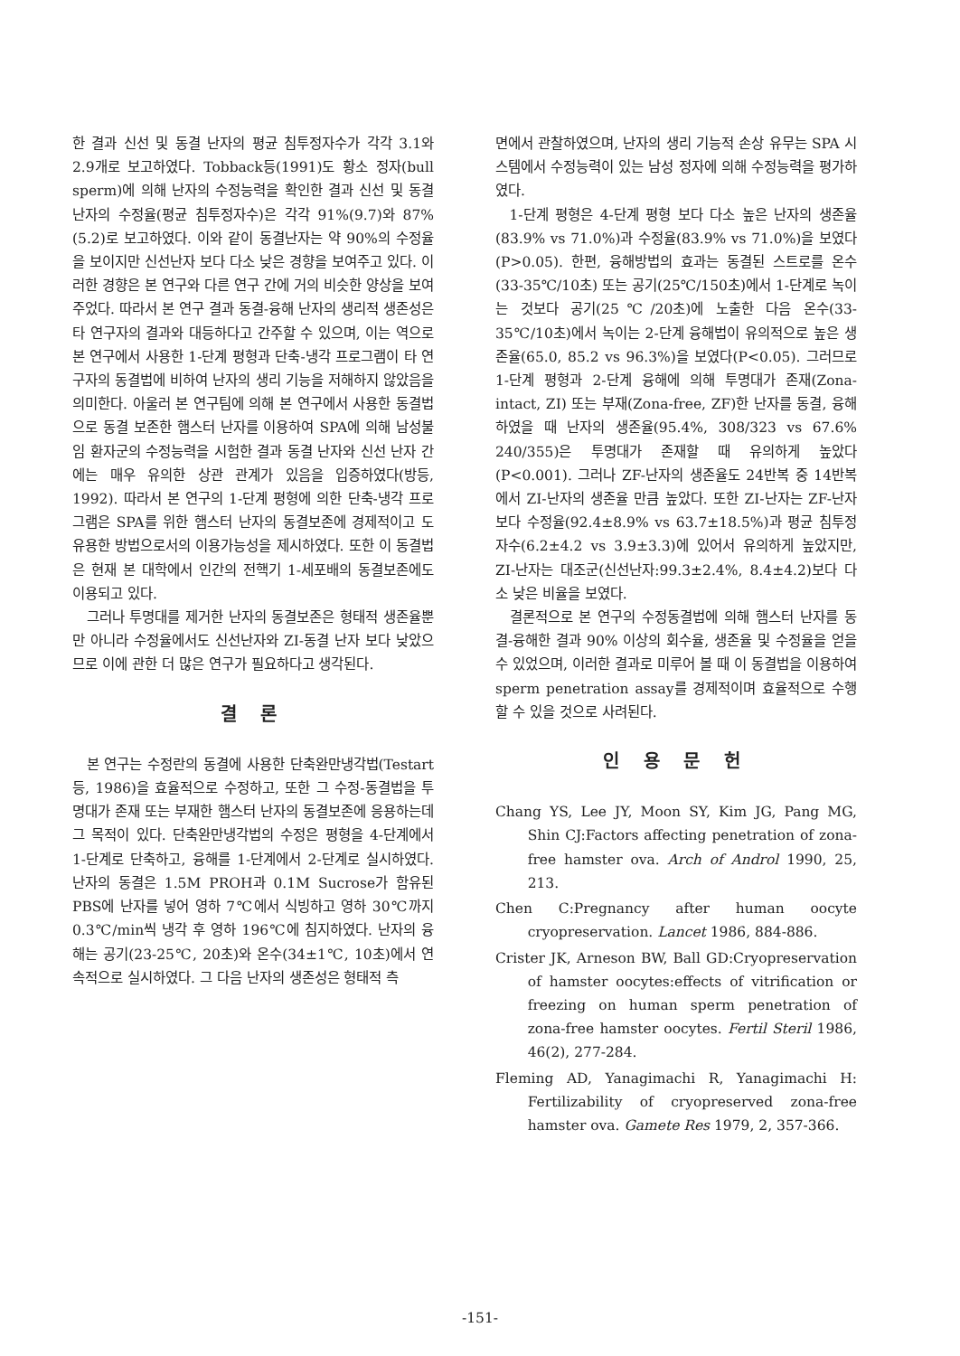한 결과 신선 및 동결 난자의 평균 침투정자수가 각각 3.1와 2.9개로 보고하였다. Tobback등(1991)도 황소 정자(bull sperm)에 의해 난자의 수정능력을 확인한 결과 신선 및 동결 난자의 수정율(평균 침투정자수)은 각각 91%(9.7)와 87%(5.2)로 보고하였다. 이와 같이 동결난자는 약 90%의 수정율을 보이지만 신선난자 보다 다소 낮은 경향을 보여주고 있다. 이러한 경향은 본 연구와 다른 연구 간에 거의 비슷한 양상을 보여주었다. 따라서 본 연구 결과 동결-융해 난자의 생리적 생존성은 타 연구자의 결과와 대등하다고 간주할 수 있으며, 이는 역으로 본 연구에서 사용한 1-단계 평형과 단축-냉각 프로그램이 타 연구자의 동결법에 비하여 난자의 생리 기능을 저해하지 않았음을 의미한다. 아울러 본 연구팀에 의해 본 연구에서 사용한 동결법으로 동결 보존한 햄스터 난자를 이용하여 SPA에 의해 남성불임 환자군의 수정능력을 시험한 결과 동결 난자와 신선 난자 간에는 매우 유의한 상관 관계가 있음을 입증하였다(방등, 1992). 따라서 본 연구의 1-단계 평형에 의한 단축-냉각 프로그램은 SPA를 위한 햄스터 난자의 동결보존에 경제적이고 도 유용한 방법으로서의 이용가능성을 제시하였다. 또한 이 동결법은 현재 본 대학에서 인간의 전핵기 1-세포배의 동결보존에도 이용되고 있다.
그러나 투명대를 제거한 난자의 동결보존은 형태적 생존율뿐만 아니라 수정율에서도 신선난자와 ZI-동결 난자 보다 낮았으므로 이에 관한 더 많은 연구가 필요하다고 생각된다.
결 론
본 연구는 수정란의 동결에 사용한 단축완만냉각법(Testart등, 1986)을 효율적으로 수정하고, 또한 그 수정-동결법을 투명대가 존재 또는 부재한 햄스터 난자의 동결보존에 응용하는데 그 목적이 있다. 단축완만냉각법의 수정은 평형을 4-단계에서 1-단계로 단축하고, 융해를 1-단계에서 2-단계로 실시하였다. 난자의 동결은 1.5M PROH과 0.1M Sucrose가 함유된 PBS에 난자를 넣어 영하 7℃에서 식빙하고 영하 30℃까지 0.3℃/min씩 냉각 후 영하 196℃에 침지하였다. 난자의 융해는 공기(23-25℃, 20초)와 온수(34±1℃, 10초)에서 연속적으로 실시하였다. 그 다음 난자의 생존성은 형태적 측
면에서 관찰하였으며, 난자의 생리 기능적 손상 유무는 SPA 시스템에서 수정능력이 있는 남성 정자에 의해 수정능력을 평가하였다.
1-단계 평형은 4-단계 평형 보다 다소 높은 난자의 생존율(83.9% vs 71.0%)과 수정율(83.9% vs 71.0%)을 보였다(P>0.05). 한편, 융해방법의 효과는 동결된 스트로를 온수(33-35℃/10초) 또는 공기(25℃/150초)에서 1-단계로 녹이는 것보다 공기(25℃/20초)에 노출한 다음 온수(33-35℃/10초)에서 녹이는 2-단계 융해법이 유의적으로 높은 생존율(65.0, 85.2 vs 96.3%)을 보였다(P<0.05). 그러므로 1-단계 평형과 2-단계 융해에 의해 투명대가 존재(Zona-intact, ZI) 또는 부재(Zona-free, ZF)한 난자를 동결, 융해하였을 때 난자의 생존율(95.4%, 308/323 vs 67.6% 240/355)은 투명대가 존재할 때 유의하게 높았다(P<0.001). 그러나 ZF-난자의 생존율도 24반복 중 14반복에서 ZI-난자의 생존율 만큼 높았다. 또한 ZI-난자는 ZF-난자보다 수정율(92.4±8.9% vs 63.7±18.5%)과 평균 침투정자수(6.2±4.2 vs 3.9±3.3)에 있어서 유의하게 높았지만, ZI-난자는 대조군(신선난자:99.3±2.4%, 8.4±4.2)보다 다소 낮은 비율을 보였다.
결론적으로 본 연구의 수정동결법에 의해 햄스터 난자를 동결-융해한 결과 90% 이상의 회수율, 생존율 및 수정율을 얻을 수 있었으며, 이러한 결과로 미루어 볼 때 이 동결법을 이용하여 sperm penetration assay를 경제적이며 효율적으로 수행할 수 있을 것으로 사려된다.
인 용 문 헌
Chang YS, Lee JY, Moon SY, Kim JG, Pang MG, Shin CJ:Factors affecting penetration of zona-free hamster ova. Arch of Androl 1990, 25, 213.
Chen C:Pregnancy after human oocyte cryopreservation. Lancet 1986, 884-886.
Crister JK, Arneson BW, Ball GD:Cryopreservation of hamster oocytes:effects of vitrification or freezing on human sperm penetration of zona-free hamster oocytes. Fertil Steril 1986, 46(2), 277-284.
Fleming AD, Yanagimachi R, Yanagimachi H: Fertilizability of cryopreserved zona-free hamster ova. Gamete Res 1979, 2, 357-366.
-151-